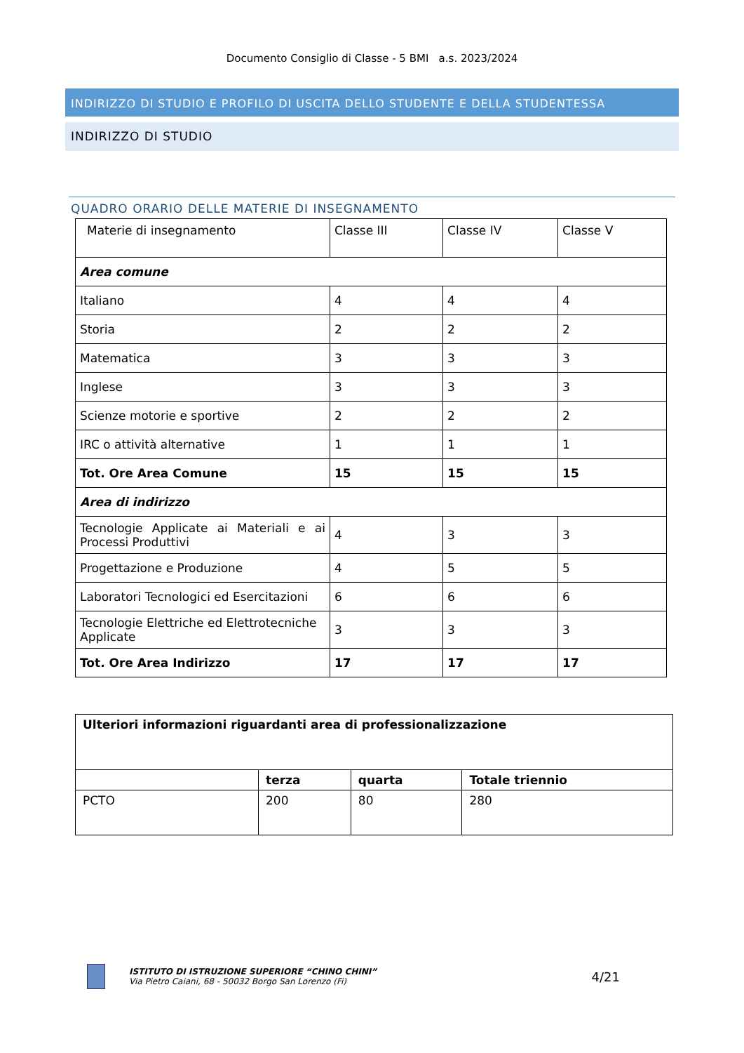Documento Consiglio di Classe - 5 BMI a.s. 2023/2024
INDIRIZZO DI STUDIO E PROFILO DI USCITA DELLO STUDENTE E DELLA STUDENTESSA
INDIRIZZO DI STUDIO
QUADRO ORARIO DELLE MATERIE DI INSEGNAMENTO
| Materie di insegnamento | Classe III | Classe IV | Classe V |
| Area comune | | | |
| Italiano | 4 | 4 | 4 |
| Storia | 2 | 2 | 2 |
| Matematica | 3 | 3 | 3 |
| Inglese | 3 | 3 | 3 |
| Scienze motorie e sportive | 2 | 2 | 2 |
| IRC o attività alternative | 1 | 1 | 1 |
| Tot. Ore Area Comune | 15 | 15 | 15 |
| Area di indirizzo | | | |
| Tecnologie Applicate ai Materiali e ai Processi Produttivi | 4 | 3 | 3 |
| Progettazione e Produzione | 4 | 5 | 5 |
| Laboratori Tecnologici ed Esercitazioni | 6 | 6 | 6 |
| Tecnologie Elettriche ed Elettrotecniche Applicate | 3 | 3 | 3 |
| Tot. Ore Area Indirizzo | 17 | 17 | 17 |
| Ulteriori informazioni riguardanti area di professionalizzazione | | | |
| | terza | quarta | Totale triennio |
| PCTO | 200 | 80 | 280 |
ISTITUTO DI ISTRUZIONE SUPERIORE “CHINO CHINI”
Via Pietro Caiani, 68 - 50032 Borgo San Lorenzo (Fi)
4/21